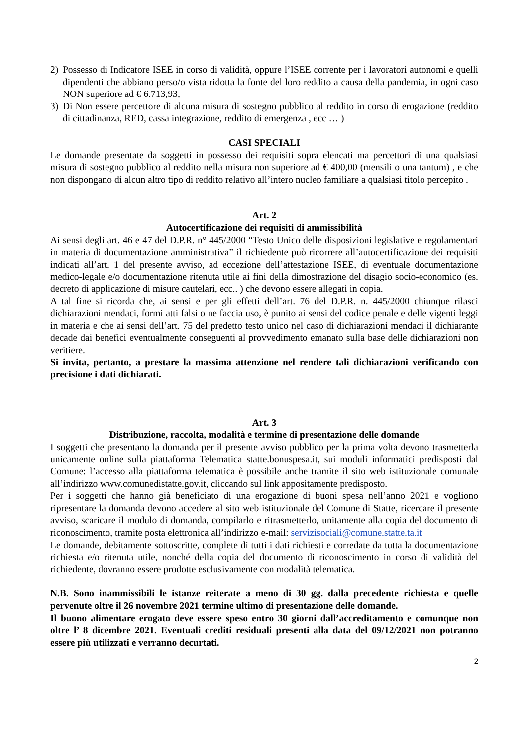2) Possesso di Indicatore ISEE in corso di validità, oppure l’ISEE corrente per i lavoratori autonomi e quelli dipendenti che abbiano perso/o vista ridotta la fonte del loro reddito a causa della pandemia, in ogni caso NON superiore ad € 6.713,93;
3) Di Non essere percettore di alcuna misura di sostegno pubblico al reddito in corso di erogazione (reddito di cittadinanza, RED, cassa integrazione, reddito di emergenza , ecc … )
CASI SPECIALI
Le domande presentate da soggetti in possesso dei requisiti sopra elencati ma percettori di una qualsiasi misura di sostegno pubblico al reddito nella misura non superiore ad € 400,00 (mensili o una tantum) , e che non dispongano di alcun altro tipo di reddito relativo all’intero nucleo familiare a qualsiasi titolo percepito .
Art. 2
Autocertificazione dei requisiti di ammissibilità
Ai sensi degli art. 46 e 47 del D.P.R. n° 445/2000 “Testo Unico delle disposizioni legislative e regolamentari in materia di documentazione amministrativa” il richiedente può ricorrere all’autocertificazione dei requisiti indicati all’art. 1 del presente avviso, ad eccezione dell’attestazione ISEE, di eventuale documentazione medico-legale e/o documentazione ritenuta utile ai fini della dimostrazione del disagio socio-economico (es. decreto di applicazione di misure cautelari, ecc.. ) che devono essere allegati in copia.
A tal fine si ricorda che, ai sensi e per gli effetti dell’art. 76 del D.P.R. n. 445/2000 chiunque rilasci dichiarazioni mendaci, formi atti falsi o ne faccia uso, è punito ai sensi del codice penale e delle vigenti leggi in materia e che ai sensi dell’art. 75 del predetto testo unico nel caso di dichiarazioni mendaci il dichiarante decade dai benefici eventualmente conseguenti al provvedimento emanato sulla base delle dichiarazioni non veritiere.
Si invita, pertanto, a prestare la massima attenzione nel rendere tali dichiarazioni verificando con precisione i dati dichiarati.
Art. 3
Distribuzione, raccolta, modalità e termine di presentazione delle domande
I soggetti che presentano la domanda per il presente avviso pubblico per la prima volta devono trasmetterla unicamente online sulla piattaforma Telematica statte.bonuspesa.it, sui moduli informatici predisposti dal Comune: l’accesso alla piattaforma telematica è possibile anche tramite il sito web istituzionale comunale all’indirizzo www.comunedistatte.gov.it, cliccando sul link appositamente predisposto.
Per i soggetti che hanno già beneficiato di una erogazione di buoni spesa nell’anno 2021 e vogliono ripresentare la domanda devono accedere al sito web istituzionale del Comune di Statte, ricercare il presente avviso, scaricare il modulo di domanda, compilarlo e ritrasmetterlo, unitamente alla copia del documento di riconoscimento, tramite posta elettronica all’indirizzo e-mail: servizisociali@comune.statte.ta.it
Le domande, debitamente sottoscritte, complete di tutti i dati richiesti e corredate da tutta la documentazione richiesta e/o ritenuta utile, nonché della copia del documento di riconoscimento in corso di validità del richiedente, dovranno essere prodotte esclusivamente con modalità telematica.
N.B. Sono inammissibili le istanze reiterate a meno di 30 gg. dalla precedente richiesta e quelle pervenute oltre il 26 novembre 2021 termine ultimo di presentazione delle domande.
Il buono alimentare erogato deve essere speso entro 30 giorni dall’accreditamento e comunque non oltre l’ 8 dicembre 2021. Eventuali crediti residuali presenti alla data del 09/12/2021 non potranno essere più utilizzati e verranno decurtati.
2